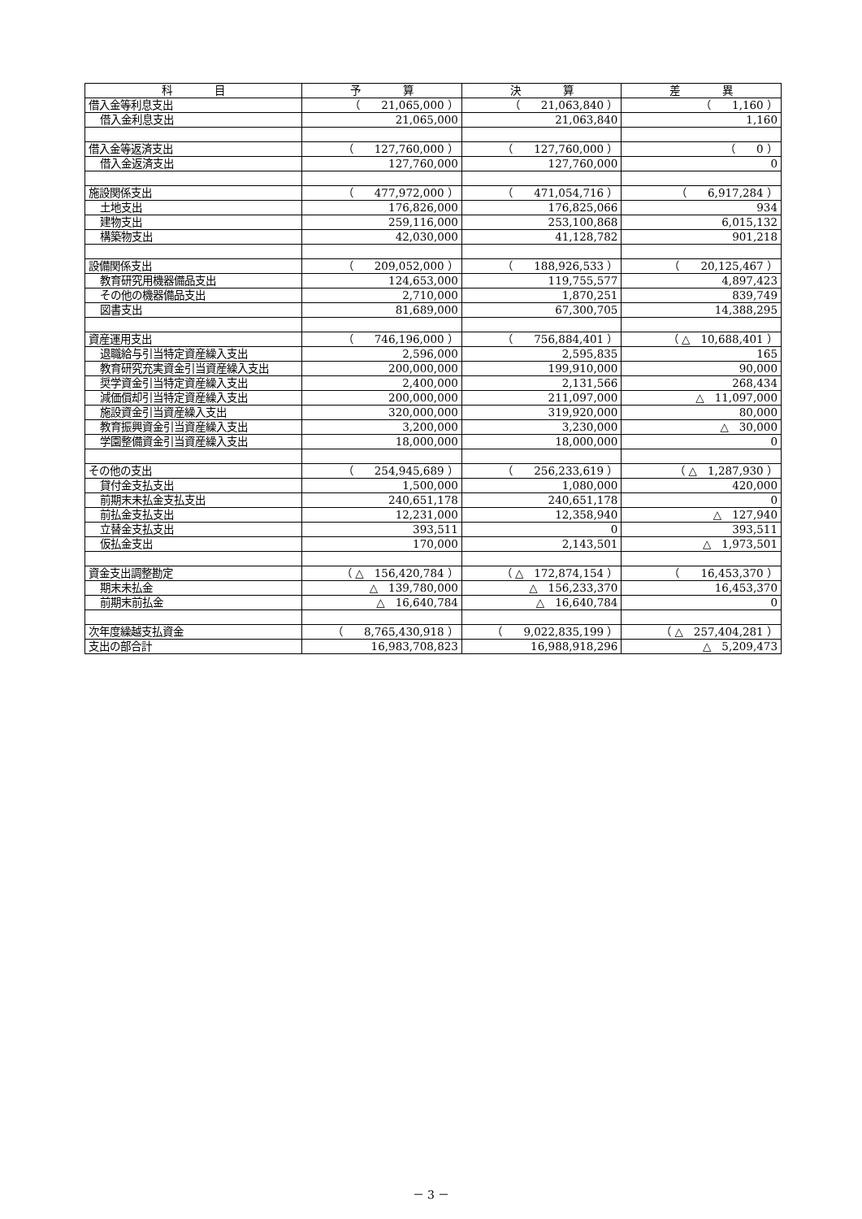| 科 目 | 予 算 | 決 算 | 差 異 |
| --- | --- | --- | --- |
| 借入金等利息支出 | （ 21,065,000 ） | （ 21,063,840 ） | （ 1,160 ） |
| 借入金利息支出 | 21,065,000 | 21,063,840 | 1,160 |
| 借入金等返済支出 | （ 127,760,000 ） | （ 127,760,000 ） | （ 0 ） |
| 借入金返済支出 | 127,760,000 | 127,760,000 | 0 |
| 施設関係支出 | （ 477,972,000 ） | （ 471,054,716 ） | （ 6,917,284 ） |
| 土地支出 | 176,826,000 | 176,825,066 | 934 |
| 建物支出 | 259,116,000 | 253,100,868 | 6,015,132 |
| 構築物支出 | 42,030,000 | 41,128,782 | 901,218 |
| 設備関係支出 | （ 209,052,000 ） | （ 188,926,533 ） | （ 20,125,467 ） |
| 教育研究用機器備品支出 | 124,653,000 | 119,755,577 | 4,897,423 |
| その他の機器備品支出 | 2,710,000 | 1,870,251 | 839,749 |
| 図書支出 | 81,689,000 | 67,300,705 | 14,388,295 |
| 資産運用支出 | （ 746,196,000 ） | （ 756,884,401 ） | （ △ 10,688,401 ） |
| 退職給与引当特定資産繰入支出 | 2,596,000 | 2,595,835 | 165 |
| 教育研究充実資金引当資産繰入支出 | 200,000,000 | 199,910,000 | 90,000 |
| 奨学資金引当特定資産繰入支出 | 2,400,000 | 2,131,566 | 268,434 |
| 減価償却引当特定資産繰入支出 | 200,000,000 | 211,097,000 | △ 11,097,000 |
| 施設資金引当資産繰入支出 | 320,000,000 | 319,920,000 | 80,000 |
| 教育振興資金引当資産繰入支出 | 3,200,000 | 3,230,000 | △ 30,000 |
| 学園整備資金引当資産繰入支出 | 18,000,000 | 18,000,000 | 0 |
| その他の支出 | （ 254,945,689 ） | （ 256,233,619 ） | （ △ 1,287,930 ） |
| 貸付金支払支出 | 1,500,000 | 1,080,000 | 420,000 |
| 前期末未払金支払支出 | 240,651,178 | 240,651,178 | 0 |
| 前払金支払支出 | 12,231,000 | 12,358,940 | △ 127,940 |
| 立替金支払支出 | 393,511 | 0 | 393,511 |
| 仮払金支出 | 170,000 | 2,143,501 | △ 1,973,501 |
| 資金支出調整勘定 | （ △ 156,420,784 ） | （ △ 172,874,154 ） | （ 16,453,370 ） |
| 期末未払金 | △ 139,780,000 | △ 156,233,370 | 16,453,370 |
| 前期末前払金 | △ 16,640,784 | △ 16,640,784 | 0 |
| 次年度繰越支払資金 | （ 8,765,430,918 ） | （ 9,022,835,199 ） | （ △ 257,404,281 ） |
| 支出の部合計 | 16,983,708,823 | 16,988,918,296 | △ 5,209,473 |
－ 3 －